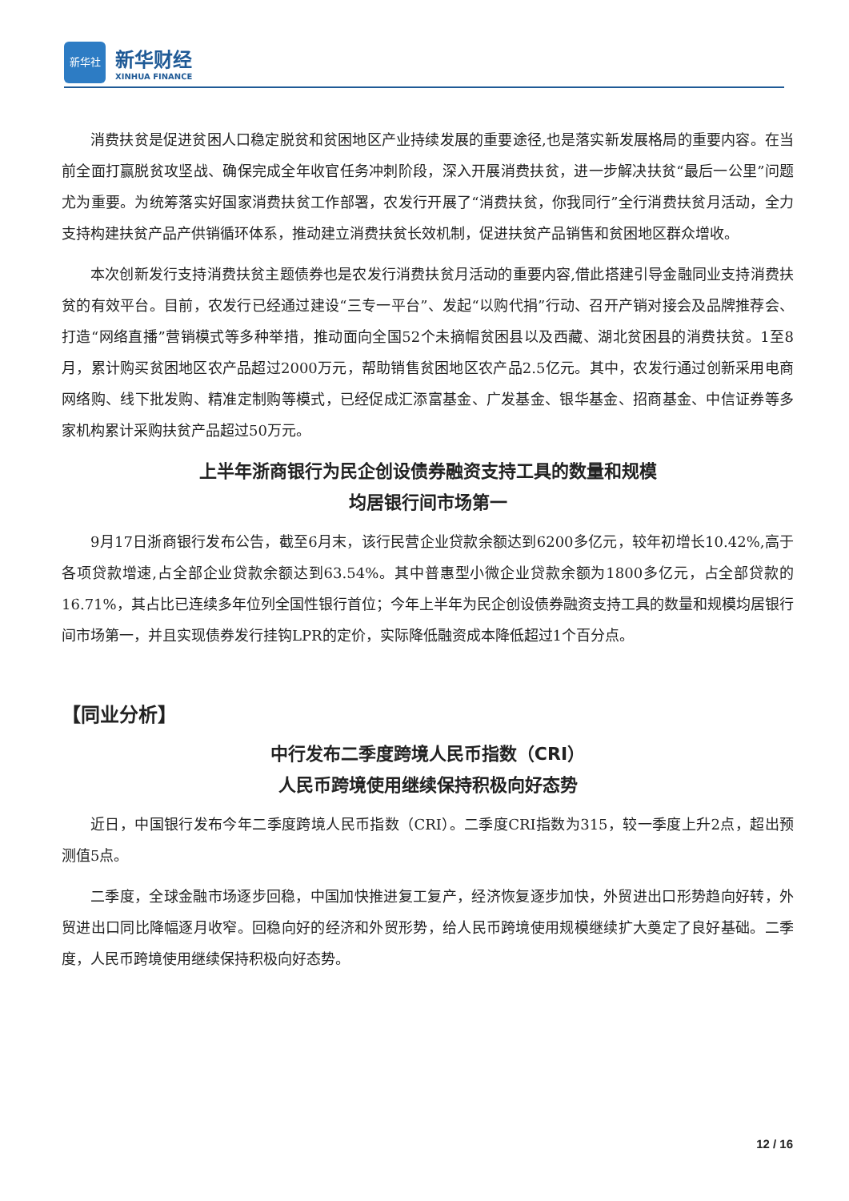新华社
新华财经
XINHUA FINANCE
消费扶贫是促进贫困人口稳定脱贫和贫困地区产业持续发展的重要途径,也是落实新发展格局的重要内容。在当前全面打赢脱贫攻坚战、确保完成全年收官任务冲刺阶段，深入开展消费扶贫，进一步解决扶贫“最后一公里”问题尤为重要。为统筹落实好国家消费扶贫工作部署，农发行开展了“消费扶贫，你我同行”全行消费扶贫月活动，全力支持构建扶贫产品产供销循环体系，推动建立消费扶贫长效机制，促进扶贫产品销售和贫困地区群众增收。
本次创新发行支持消费扶贫主题债券也是农发行消费扶贫月活动的重要内容,借此搭建引导金融同业支持消费扶贫的有效平台。目前，农发行已经通过建设“三专一平台”、发起“以购代捐”行动、召开产销对接会及品牌推荐会、打造“网络直播”营销模式等多种举措，推动面向全国52个未摘帽贫困县以及西藏、湖北贫困县的消费扶贫。1至8月，累计购买贫困地区农产品超过2000万元，帮助销售贫困地区农产品2.5亿元。其中，农发行通过创新采用电商网络购、线下批发购、精准定制购等模式，已经促成汇添富基金、广发基金、银华基金、招商基金、中信证券等多家机构累计采购扶贫产品超过50万元。
上半年浙商银行为民企创设债券融资支持工具的数量和规模
均居银行间市场第一
9月17日浙商银行发布公告，截至6月末，该行民营企业贷款余额达到6200多亿元，较年初增长10.42%,高于各项贷款增速,占全部企业贷款余额达到63.54%。其中普惠型小微企业贷款余额为1800多亿元，占全部贷款的16.71%，其占比已连续多年位列全国性银行首位；今年上半年为民企创设债券融资支持工具的数量和规模均居银行间市场第一，并且实现债券发行挂钩LPR的定价，实际降低融资成本降低超过1个百分点。
【同业分析】
中行发布二季度跨境人民币指数（CRI）
人民币跨境使用继续保持积极向好态势
近日，中国银行发布今年二季度跨境人民币指数（CRI）。二季度CRI指数为315，较一季度上升2点，超出预测值5点。
二季度，全球金融市场逐步回稳，中国加快推进复工复产，经济恢复逐步加快，外贸进出口形势趋向好转，外贸进出口同比降幅逐月收窄。回稳向好的经济和外贸形势，给人民币跨境使用规模继续扩大奠定了良好基础。二季度，人民币跨境使用继续保持积极向好态势。
12 / 16